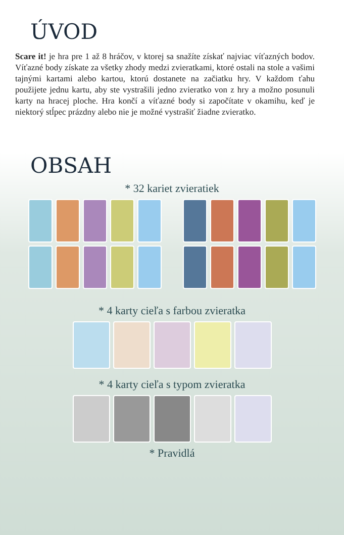ÚVOD
Scare it! je hra pre 1 až 8 hráčov, v ktorej sa snažíte získať najviac víťazných bodov. Víťazné body získate za všetky zhody medzi zvieratkami, ktoré ostali na stole a vašimi tajnými kartami alebo kartou, ktorú dostanete na začiatku hry. V každom ťahu použijete jednu kartu, aby ste vystrašili jedno zvieratko von z hry a možno posunuli karty na hracej ploche. Hra končí a víťazné body si započítate v okamihu, keď je niektorý stĺpec prázdny alebo nie je možné vystrašiť žiadne zvieratko.
OBSAH
* 32 kariet zvieratiek
* 4 karty cieľa s farbou zvieratka
* 4 karty cieľa s typom zvieratka
* Pravidlá